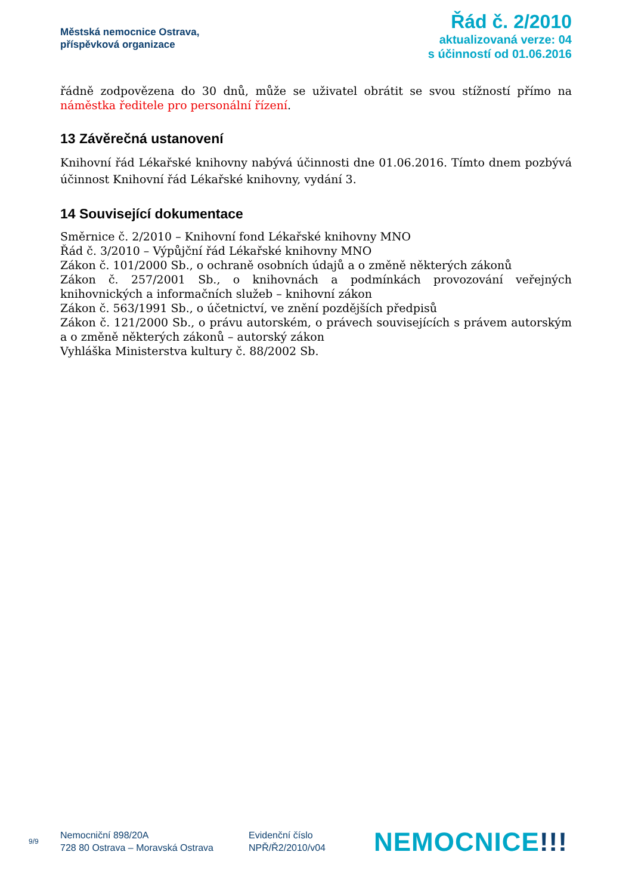Městská nemocnice Ostrava,
příspěvková organizace
Řád č. 2/2010
aktualizovaná verze: 04
s účinností od 01.06.2016
řádně zodpovězena do 30 dnů, může se uživatel obrátit se svou stížností přímo na náměstka ředitele pro personální řízení.
13 Závěrečná ustanovení
Knihovní řád Lékařské knihovny nabývá účinnosti dne 01.06.2016. Tímto dnem pozbývá účinnost Knihovní řád Lékařské knihovny, vydání 3.
14 Související dokumentace
Směrnice č. 2/2010 – Knihovní fond Lékařské knihovny MNO
Řád č. 3/2010 – Výpůjční řád Lékařské knihovny MNO
Zákon č. 101/2000 Sb., o ochraně osobních údajů a o změně některých zákonů
Zákon č. 257/2001 Sb., o knihovnách a podmínkách provozování veřejných knihovnických a informačních služeb – knihovní zákon
Zákon č. 563/1991 Sb., o účetnictví, ve znění pozdějších předpisů
Zákon č. 121/2000 Sb., o právu autorském, o právech souvisejících s právem autorským a o změně některých zákonů – autorský zákon
Vyhláška Ministerstva kultury č. 88/2002 Sb.
9/9
Nemocniční 898/20A
728 80 Ostrava – Moravská Ostrava
Evidenční číslo
NPŘ/Ř2/2010/v04
NEMOCNICE!!!